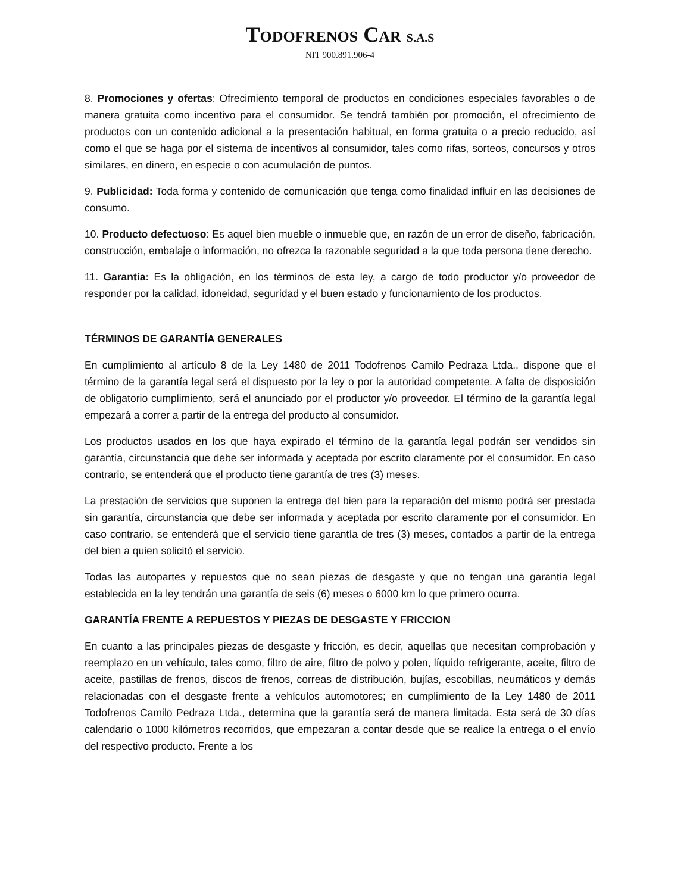TODOFRENOS CAR S.A.S
NIT 900.891.906-4
8. Promociones y ofertas: Ofrecimiento temporal de productos en condiciones especiales favorables o de manera gratuita como incentivo para el consumidor. Se tendrá también por promoción, el ofrecimiento de productos con un contenido adicional a la presentación habitual, en forma gratuita o a precio reducido, así como el que se haga por el sistema de incentivos al consumidor, tales como rifas, sorteos, concursos y otros similares, en dinero, en especie o con acumulación de puntos.
9. Publicidad: Toda forma y contenido de comunicación que tenga como finalidad influir en las decisiones de consumo.
10. Producto defectuoso: Es aquel bien mueble o inmueble que, en razón de un error de diseño, fabricación, construcción, embalaje o información, no ofrezca la razonable seguridad a la que toda persona tiene derecho.
11. Garantía: Es la obligación, en los términos de esta ley, a cargo de todo productor y/o proveedor de responder por la calidad, idoneidad, seguridad y el buen estado y funcionamiento de los productos.
TÉRMINOS DE GARANTÍA GENERALES
En cumplimiento al artículo 8 de la Ley 1480 de 2011 Todofrenos Camilo Pedraza Ltda., dispone que el término de la garantía legal será el dispuesto por la ley o por la autoridad competente. A falta de disposición de obligatorio cumplimiento, será el anunciado por el productor y/o proveedor. El término de la garantía legal empezará a correr a partir de la entrega del producto al consumidor.
Los productos usados en los que haya expirado el término de la garantía legal podrán ser vendidos sin garantía, circunstancia que debe ser informada y aceptada por escrito claramente por el consumidor. En caso contrario, se entenderá que el producto tiene garantía de tres (3) meses.
La prestación de servicios que suponen la entrega del bien para la reparación del mismo podrá ser prestada sin garantía, circunstancia que debe ser informada y aceptada por escrito claramente por el consumidor. En caso contrario, se entenderá que el servicio tiene garantía de tres (3) meses, contados a partir de la entrega del bien a quien solicitó el servicio.
Todas las autopartes y repuestos que no sean piezas de desgaste y que no tengan una garantía legal establecida en la ley tendrán una garantía de seis (6) meses o 6000 km lo que primero ocurra.
GARANTÍA FRENTE A REPUESTOS Y PIEZAS DE DESGASTE Y FRICCION
En cuanto a las principales piezas de desgaste y fricción, es decir, aquellas que necesitan comprobación y reemplazo en un vehículo, tales como, filtro de aire, filtro de polvo y polen, líquido refrigerante, aceite, filtro de aceite, pastillas de frenos, discos de frenos, correas de distribución, bujías, escobillas, neumáticos y demás relacionadas con el desgaste frente a vehículos automotores; en cumplimiento de la Ley 1480 de 2011 Todofrenos Camilo Pedraza Ltda., determina que la garantía será de manera limitada. Esta será de 30 días calendario o 1000 kilómetros recorridos, que empezaran a contar desde que se realice la entrega o el envío del respectivo producto. Frente a los